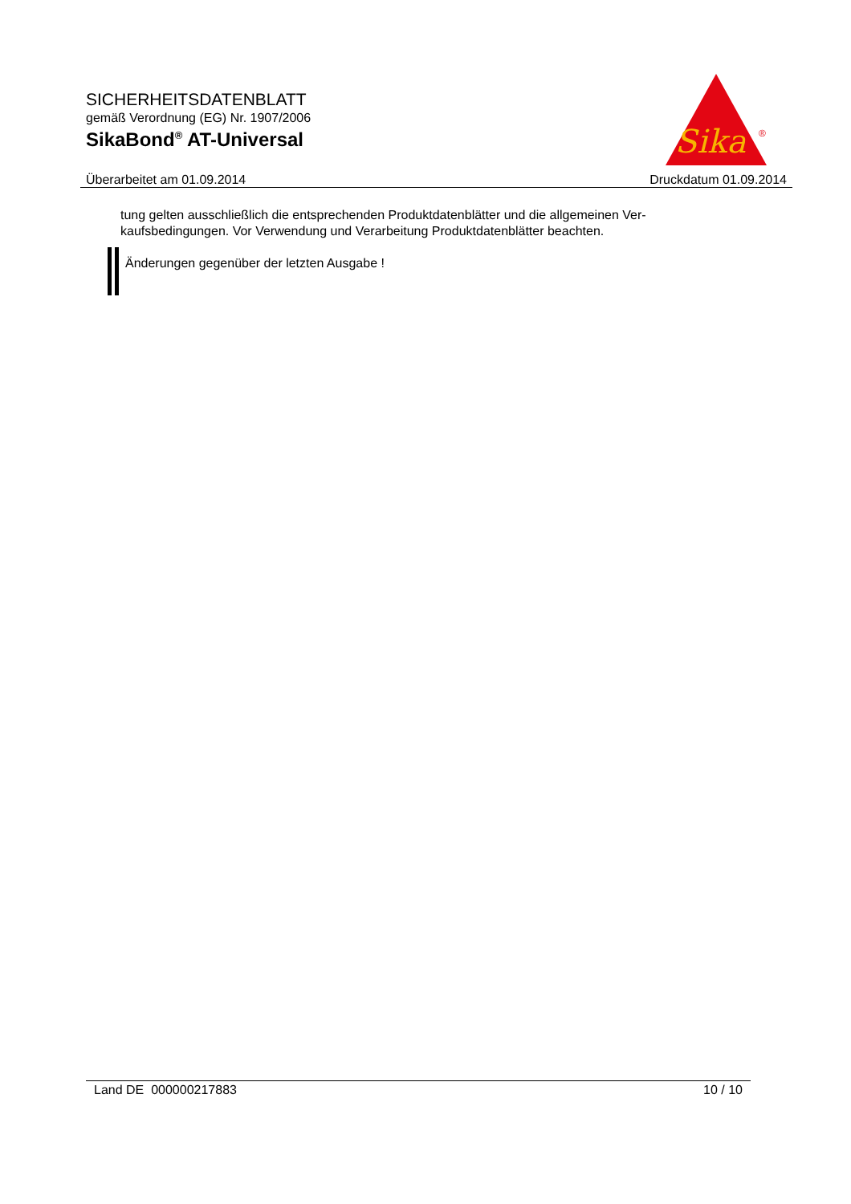SICHERHEITSDATENBLATT
gemäß Verordnung (EG) Nr. 1907/2006
SikaBond<sup>®</sup> AT-Universal
Sika
®
Überarbeitet am 01.09.2014 Druckdatum 01.09.2014
tung gelten ausschließlich die entsprechenden Produktdatenblätter und die allgemeinen Ver-
kaufsbedingungen. Vor Verwendung und Verarbeitung Produktdatenblätter beachten.
Änderungen gegenüber der letzten Ausgabe !
Land DE 000000217883 10 / 10